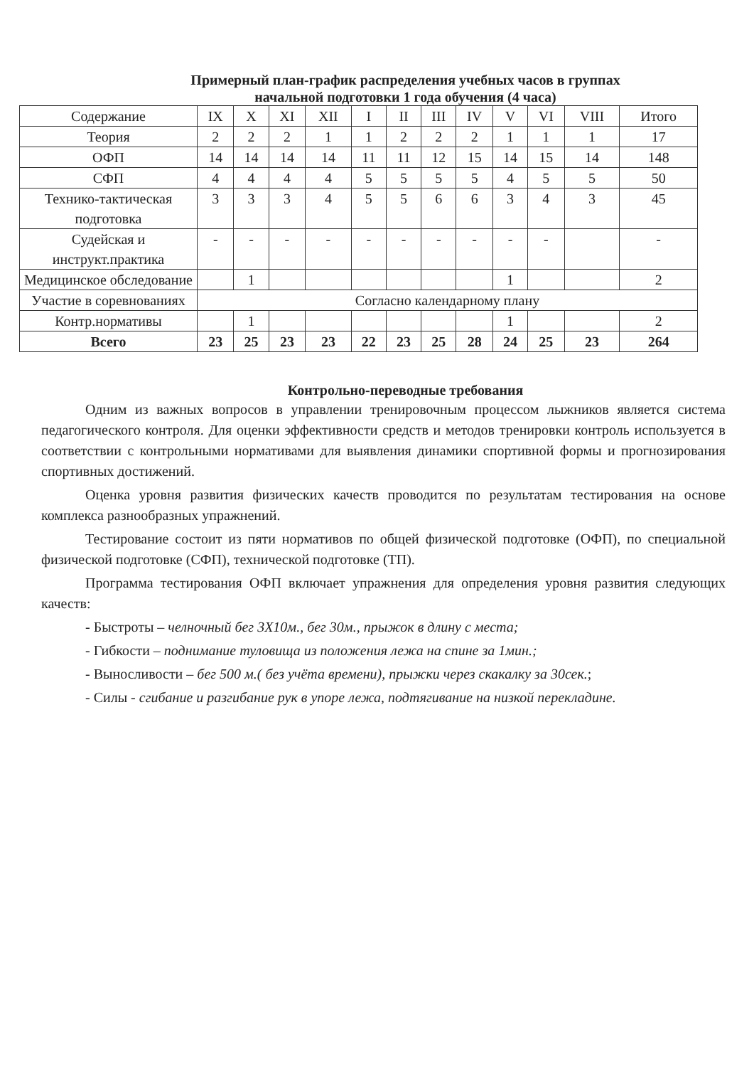Примерный план-график распределения учебных часов в группах
начальной подготовки 1 года обучения (4 часа)
| Содержание | IX | X | XI | XII | I | II | III | IV | V | VI | VIII | Итого |
| Теория | 2 | 2 | 2 | 1 | 1 | 2 | 2 | 2 | 1 | 1 | 1 | 17 |
| ОФП | 14 | 14 | 14 | 14 | 11 | 11 | 12 | 15 | 14 | 15 | 14 | 148 |
| СФП | 4 | 4 | 4 | 4 | 5 | 5 | 5 | 5 | 4 | 5 | 5 | 50 |
| Технико-тактическая подготовка | 3 | 3 | 3 | 4 | 5 | 5 | 6 | 6 | 3 | 4 | 3 | 45 |
| Судейская и инструкт.практика | - | - | - | - | - | - | - | - | - | - | | - |
| Медицинское обследование | | 1 | | | | | | | 1 | | | 2 |
| Участие в соревнованиях | Согласно календарному плану | | | | | | | | | | | |
| Контр.нормативы | | 1 | | | | | | | 1 | | | 2 |
| Всего | 23 | 25 | 23 | 23 | 22 | 23 | 25 | 28 | 24 | 25 | 23 | 264 |
Контрольно-переводные требования
Одним из важных вопросов в управлении тренировочным процессом лыжников является система педагогического контроля. Для оценки эффективности средств и методов тренировки контроль используется в соответствии с контрольными нормативами для выявления динамики спортивной формы и прогнозирования спортивных достижений.
Оценка уровня развития физических качеств проводится по результатам тестирования на основе комплекса разнообразных упражнений.
Тестирование состоит из пяти нормативов по общей физической подготовке (ОФП), по специальной физической подготовке (СФП), технической подготовке (ТП).
Программа тестирования ОФП включает упражнения для определения уровня развития следующих качеств:
- Быстроты – челночный бег 3Х10м., бег 30м., прыжок в длину с места;
- Гибкости – поднимание туловища из положения лежа на спине за 1мин.;
- Выносливости – бег 500 м.( без учёта времени), прыжки через скакалку за 30сек.;
- Силы - сгибание и разгибание рук в упоре лежа, подтягивание на низкой перекладине.